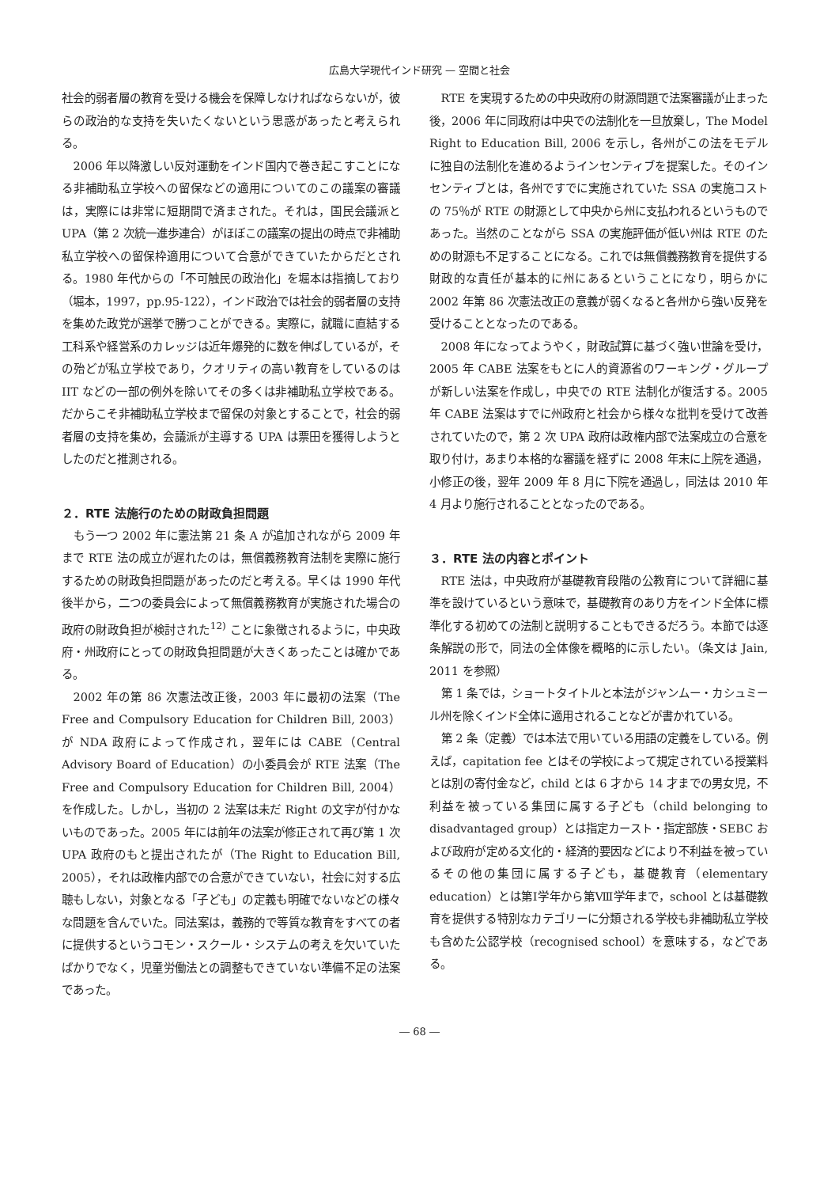広島大学現代インド研究 — 空間と社会
社会的弱者層の教育を受ける機会を保障しなければならないが，彼らの政治的な支持を失いたくないという思惑があったと考えられる。
2006 年以降激しい反対運動をインド国内で巻き起こすことになる非補助私立学校への留保などの適用についてのこの議案の審議は，実際には非常に短期間で済まされた。それは，国民会議派と UPA（第 2 次統一進歩連合）がほぼこの議案の提出の時点で非補助私立学校への留保枠適用について合意ができていたからだとされる。1980 年代からの「不可触民の政治化」を堀本は指摘しており（堀本，1997，pp.95‑122），インド政治では社会的弱者層の支持を集めた政党が選挙で勝つことができる。実際に，就職に直結する工科系や経営系のカレッジは近年爆発的に数を伸ばしているが，その殆どが私立学校であり，クオリティの高い教育をしているのは IIT などの一部の例外を除いてその多くは非補助私立学校である。だからこそ非補助私立学校まで留保の対象とすることで，社会的弱者層の支持を集め，会議派が主導する UPA は票田を獲得しようとしたのだと推測される。
２．RTE 法施行のための財政負担問題
もう一つ 2002 年に憲法第 21 条 A が追加されながら 2009 年まで RTE 法の成立が遅れたのは，無償義務教育法制を実際に施行するための財政負担問題があったのだと考える。早くは 1990 年代後半から，二つの委員会によって無償義務教育が実施された場合の政府の財政負担が検討された<sup>12)</sup> ことに象徴されるように，中央政府・州政府にとっての財政負担問題が大きくあったことは確かである。
2002 年の第 86 次憲法改正後，2003 年に最初の法案（The Free and Compulsory Education for Children Bill, 2003）が NDA 政府によって作成され，翌年には CABE（Central Advisory Board of Education）の小委員会が RTE 法案（The Free and Compulsory Education for Children Bill, 2004）を作成した。しかし，当初の 2 法案は未だ Right の文字が付かないものであった。2005 年には前年の法案が修正されて再び第 1 次 UPA 政府のもと提出されたが（The Right to Education Bill, 2005），それは政権内部での合意ができていない，社会に対する広聴もしない，対象となる「子ども」の定義も明確でないなどの様々な問題を含んでいた。同法案は，義務的で等質な教育をすべての者に提供するというコモン・スクール・システムの考えを欠いていたばかりでなく，児童労働法との調整もできていない準備不足の法案であった。
RTE を実現するための中央政府の財源問題で法案審議が止まった後，2006 年に同政府は中央での法制化を一旦放棄し，The Model Right to Education Bill, 2006 を示し，各州がこの法をモデルに独自の法制化を進めるようインセンティブを提案した。そのインセンティブとは，各州ですでに実施されていた SSA の実施コストの 75％が RTE の財源として中央から州に支払われるというものであった。当然のことながら SSA の実施評価が低い州は RTE のための財源も不足することになる。これでは無償義務教育を提供する財政的な責任が基本的に州にあるということになり，明らかに 2002 年第 86 次憲法改正の意義が弱くなると各州から強い反発を受けることとなったのである。
2008 年になってようやく，財政試算に基づく強い世論を受け，2005 年 CABE 法案をもとに人的資源省のワーキング・グループが新しい法案を作成し，中央での RTE 法制化が復活する。2005 年 CABE 法案はすでに州政府と社会から様々な批判を受けて改善されていたので，第 2 次 UPA 政府は政権内部で法案成立の合意を取り付け，あまり本格的な審議を経ずに 2008 年末に上院を通過，小修正の後，翌年 2009 年 8 月に下院を通過し，同法は 2010 年 4 月より施行されることとなったのである。
３．RTE 法の内容とポイント
RTE 法は，中央政府が基礎教育段階の公教育について詳細に基準を設けているという意味で，基礎教育のあり方をインド全体に標準化する初めての法制と説明することもできるだろう。本節では逐条解説の形で，同法の全体像を概略的に示したい。（条文は Jain, 2011 を参照）
第 1 条では，ショートタイトルと本法がジャンムー・カシュミール州を除くインド全体に適用されることなどが書かれている。
第 2 条（定義）では本法で用いている用語の定義をしている。例えば，capitation fee とはその学校によって規定されている授業料とは別の寄付金など，child とは 6 才から 14 才までの男女児，不利益を被っている集団に属する子ども（child belonging to disadvantaged group）とは指定カースト・指定部族・SEBC および政府が定める文化的・経済的要因などにより不利益を被っているその他の集団に属する子ども，基礎教育（elementary education）とは第Ⅰ学年から第Ⅷ学年まで，school とは基礎教育を提供する特別なカテゴリーに分類される学校も非補助私立学校も含めた公認学校（recognised school）を意味する，などである。
― 68 ―